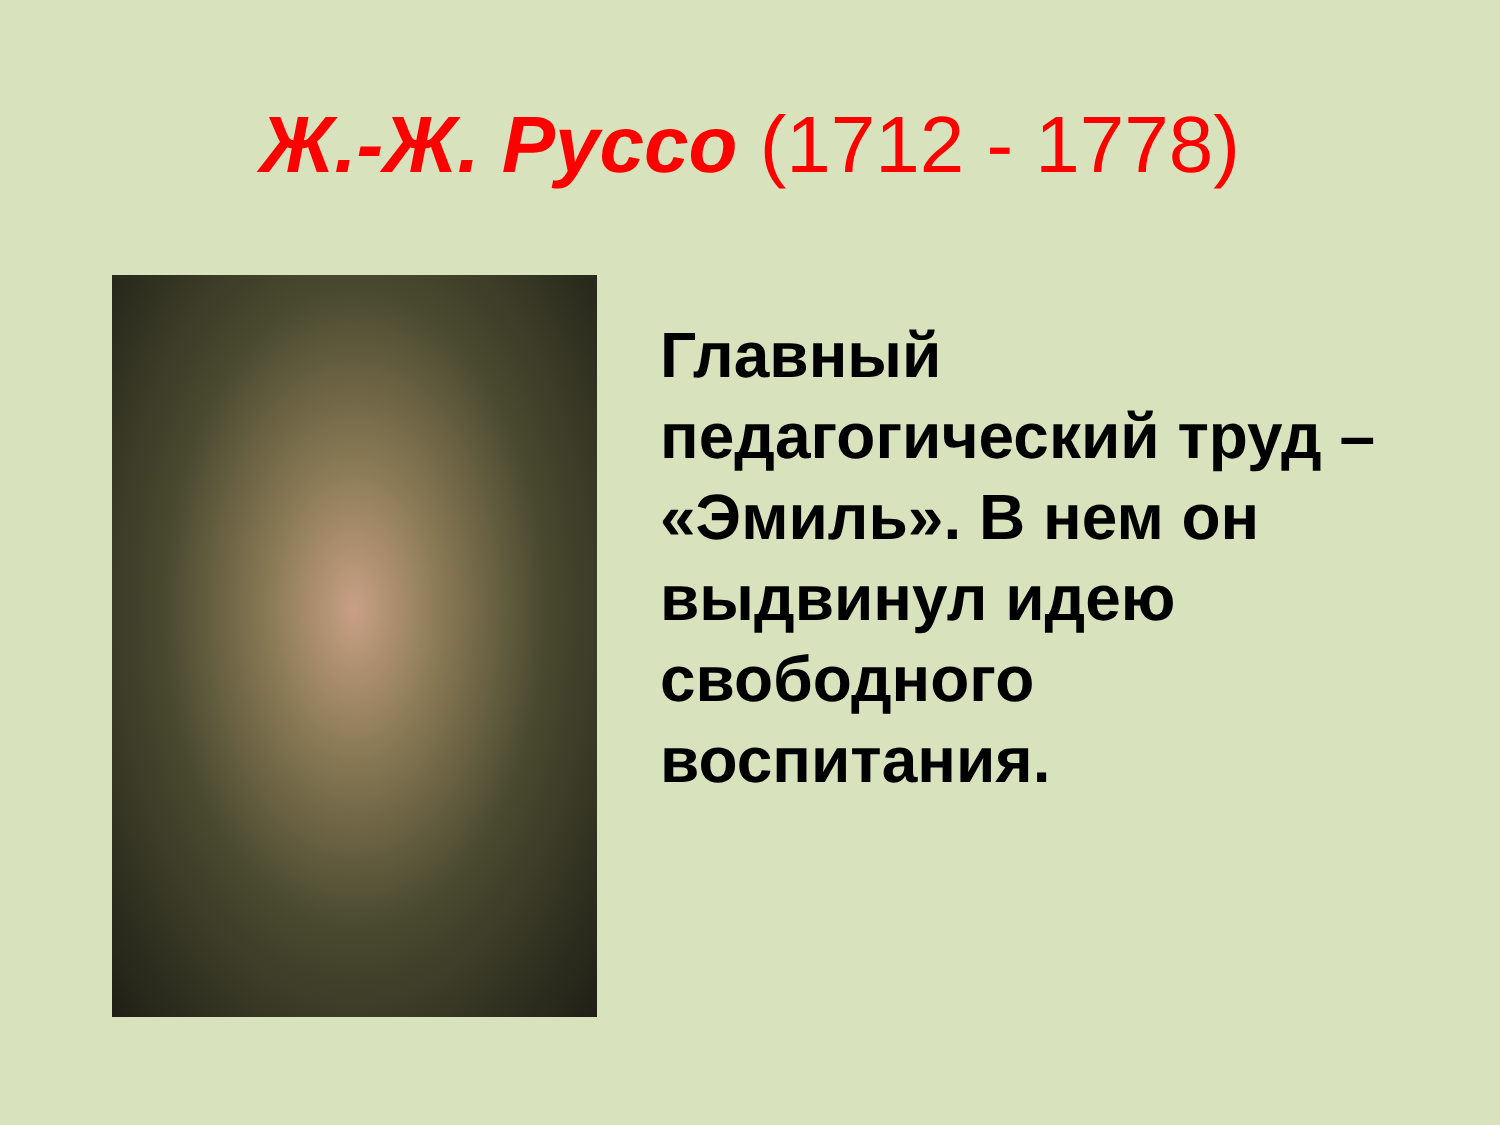Ж.-Ж. Руссо (1712 - 1778)
Главный педагогический труд – «Эмиль». В нем он выдвинул идею свободного воспитания.